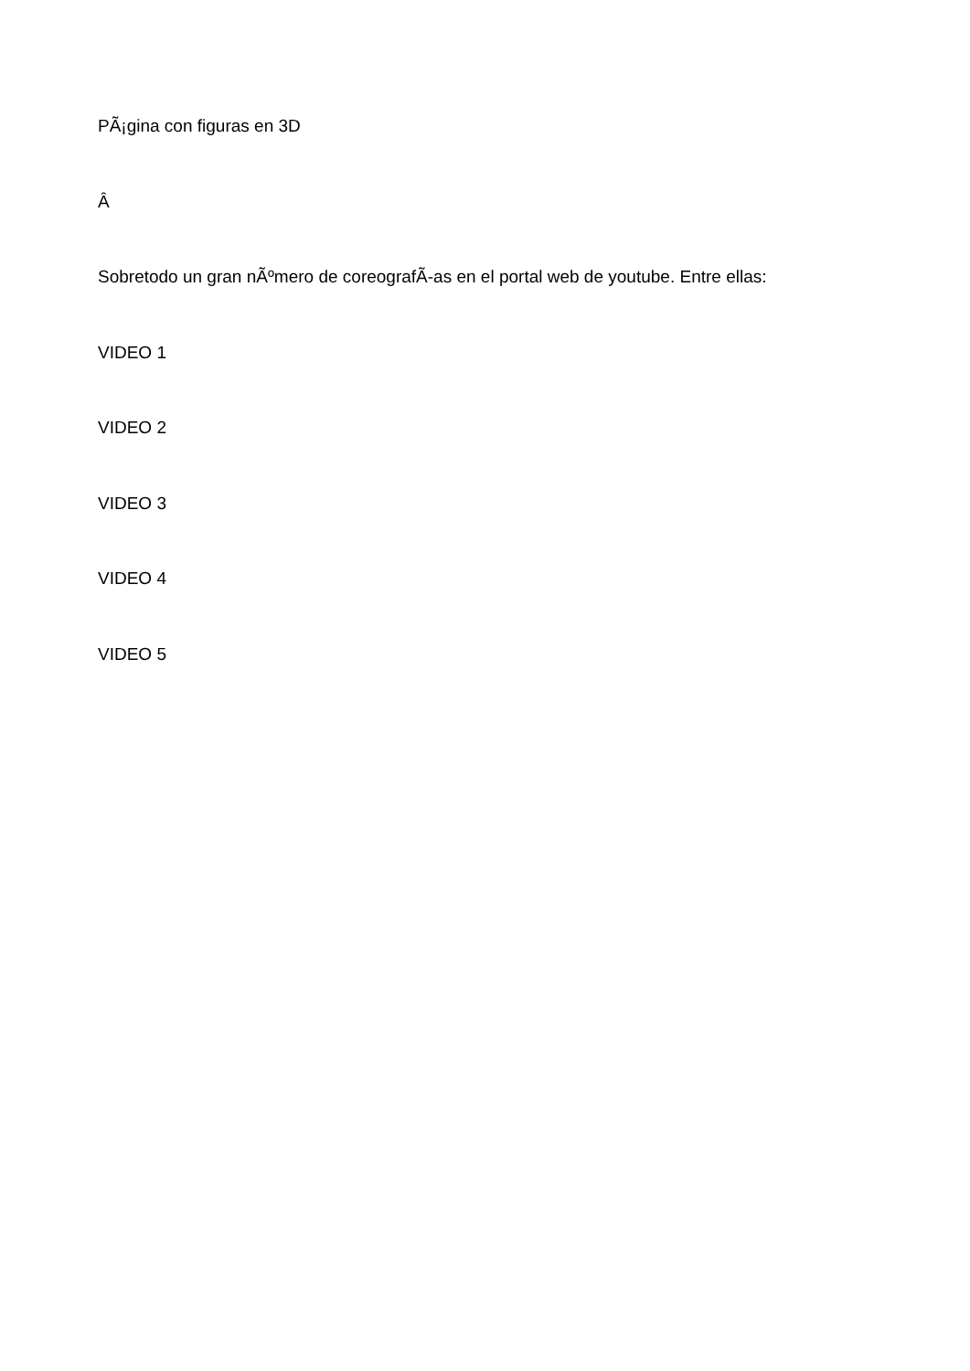PÃ¡gina con figuras en 3D
Â
Sobretodo un gran nÃºmero de coreografÃ-as en el portal web de youtube. Entre ellas:
VIDEO 1
VIDEO 2
VIDEO 3
VIDEO 4
VIDEO 5